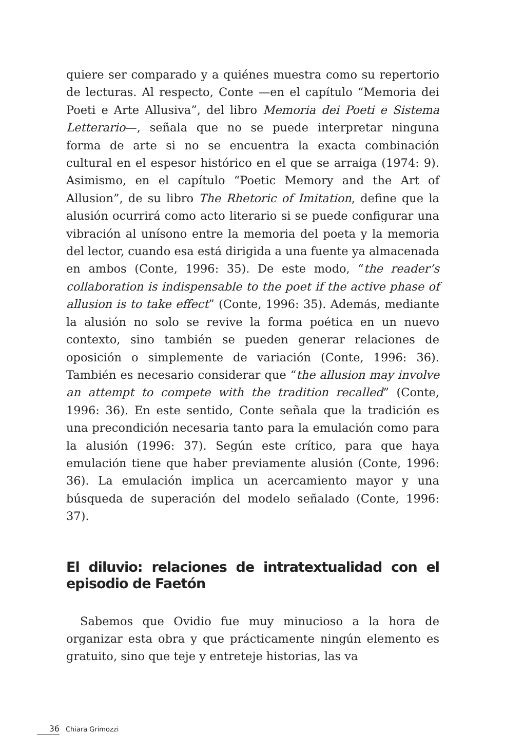quiere ser comparado y a quiénes muestra como su repertorio de lecturas. Al respecto, Conte —en el capítulo “Memoria dei Poeti e Arte Allusiva”, del libro Memoria dei Poeti e Sistema Letterario—, señala que no se puede interpretar ninguna forma de arte si no se encuentra la exacta combinación cultural en el espesor histórico en el que se arraiga (1974: 9). Asimismo, en el capítulo “Poetic Memory and the Art of Allusion”, de su libro The Rhetoric of Imitation, define que la alusión ocurrirá como acto literario si se puede configurar una vibración al unísono entre la memoria del poeta y la memoria del lector, cuando esa está dirigida a una fuente ya almacenada en ambos (Conte, 1996: 35). De este modo, “the reader’s collaboration is indispensable to the poet if the active phase of allusion is to take effect” (Conte, 1996: 35). Además, mediante la alusión no solo se revive la forma poética en un nuevo contexto, sino también se pueden generar relaciones de oposición o simplemente de variación (Conte, 1996: 36). También es necesario considerar que “the allusion may involve an attempt to compete with the tradition recalled” (Conte, 1996: 36). En este sentido, Conte señala que la tradición es una precondición necesaria tanto para la emulación como para la alusión (1996: 37). Según este crítico, para que haya emulación tiene que haber previamente alusión (Conte, 1996: 36). La emulación implica un acercamiento mayor y una búsqueda de superación del modelo señalado (Conte, 1996: 37).
El diluvio: relaciones de intratextualidad con el episodio de Faetón
Sabemos que Ovidio fue muy minucioso a la hora de organizar esta obra y que prácticamente ningún elemento es gratuito, sino que teje y entreteje historias, las va
36 Chiara Grimozzi